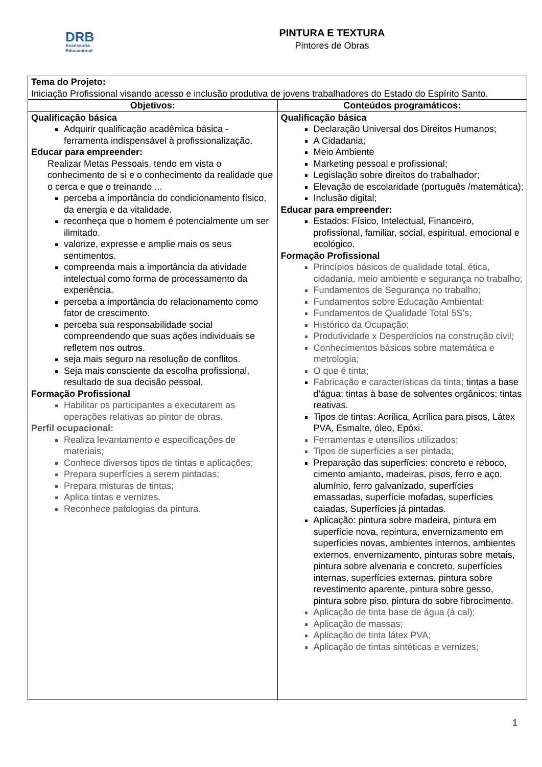DRB
Assessoria
Educacional
PINTURA E TEXTURA
Pintores de Obras
| Tema do Projeto: Iniciação Profissional visando acesso e inclusão produtiva de jovens trabalhadores do Estado do Espírito Santo. | |
| Objetivos: | Conteúdos programáticos: |
| Qualificação básica Adquirir qualificação acadêmica básica - ferramenta indispensável à profissionalização. Educar para empreender: Realizar Metas Pessoais, tendo em vista o conhecimento de si e o conhecimento da realidade que o cerca e que o treinando ... perceba a importância do condicionamento físico, da energia e da vitalidade. reconheça que o homem é potencialmente um ser ilimitado. valorize, expresse e amplie mais os seus sentimentos. compreenda mais a importância da atividade intelectual como forma de processamento da experiência. perceba a importância do relacionamento como fator de crescimento. perceba sua responsabilidade social compreendendo que suas ações individuais se refletem nos outros. seja mais seguro na resolução de conflitos. Seja mais consciente da escolha profissional, resultado de sua decisão pessoal. Formação Profissional Habilitar os participantes a executarem as operações relativas ao pintor de obras. Perfil ocupacional: Realiza levantamento e especificações de materiais; Conhece diversos tipos de tintas e aplicações; Prepara superfícies a serem pintadas; Prepara misturas de tintas; Aplica tintas e vernizes. Reconhece patologias da pintura. | Qualificação básica Declaração Universal dos Direitos Humanos; A Cidadania; Meio Ambiente Marketing pessoal e profissional; Legislação sobre direitos do trabalhador; Elevação de escolaridade (português /matemática); Inclusão digital; Educar para empreender: Estados: Físico, Intelectual, Financeiro, profissional, familiar, social, espiritual, emocional e ecológico. Formação Profissional Princípios básicos de qualidade total, ética, cidadania, meio ambiente e segurança no trabalho; Fundamentos de Segurança no trabalho; Fundamentos sobre Educação Ambiental; Fundamentos de Qualidade Total 5S’s; Histórico da Ocupação; Produtividade x Desperdícios na construção civil; Conhecimentos básicos sobre matemática e metrologia; O que é tinta; Fabricação e características da tinta; tintas a base d'água; tintas à base de solventes orgânicos; tintas reativas. Tipos de tintas: Acrílica, Acrílica para pisos, Látex PVA, Esmalte, óleo, Epóxi. Ferramentas e utensílios utilizados; Tipos de superfícies a ser pintada; Preparação das superfícies: concreto e reboco, cimento amianto, madeiras, pisos, ferro e aço, alumínio, ferro galvanizado, superfícies emassadas, superfície mofadas, superfícies caiadas, Superfícies já pintadas. Aplicação: pintura sobre madeira, pintura em superfície nova, repintura, envernizamento em superfícies novas, ambientes internos, ambientes externos, envernizamento, pinturas sobre metais, pintura sobre alvenaria e concreto, superfícies internas, superfícies externas, pintura sobre revestimento aparente, pintura sobre gesso, pintura sobre piso, pintura do sobre fibrocimento. Aplicação de tinta base de água (à cal); Aplicação de massas; Aplicação de tinta látex PVA; Aplicação de tintas sintéticas e vernizes; |
1